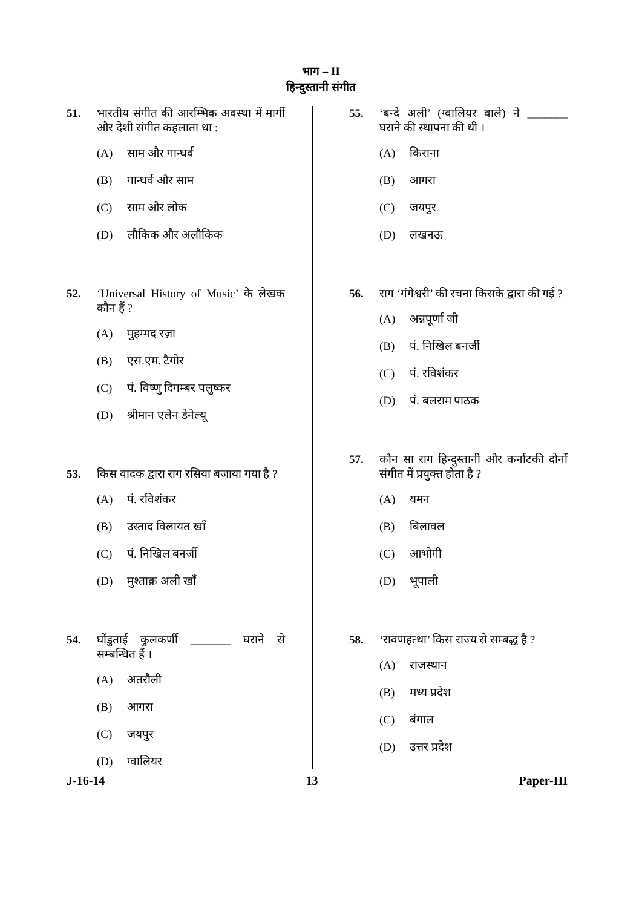भाग – II
हिन्दुस्तानी संगीत
51. भारतीय संगीत की आरम्भिक अवस्था में मार्गी और देशी संगीत कहलाता था :
(A) साम और गान्धर्व
(B) गान्धर्व और साम
(C) साम और लोक
(D) लौकिक और अलौकिक
52. ‘Universal History of Music’ के लेखक कौन हैं ?
(A) मुहम्मद रज़ा
(B) एस.एम. टैगोर
(C) पं. विष्णु दिगम्बर पलुष्कर
(D) श्रीमान एलेन डेनेल्यू
53. किस वादक द्वारा राग रसिया बजाया गया है ?
(A) पं. रविशंकर
(B) उस्ताद विलायत खाँ
(C) पं. निखिल बनर्जी
(D) मुश्ताक़ अली खाँ
54. घोंडुताई कुलकर्णी _______ घराने से सम्बन्धित हैं ।
(A) अतरौली
(B) आगरा
(C) जयपुर
(D) ग्वालियर
55. ‘बन्दे अली’ (ग्वालियर वाले) ने _______ घराने की स्थापना की थी ।
(A) किराना
(B) आगरा
(C) जयपुर
(D) लखनऊ
56. राग ‘गंगेश्वरी’ की रचना किसके द्वारा की गई ?
(A) अन्नपूर्णा जी
(B) पं. निखिल बनर्जी
(C) पं. रविशंकर
(D) पं. बलराम पाठक
57. कौन सा राग हिन्दुस्तानी और कर्नाटकी दोनों संगीत में प्रयुक्त होता है ?
(A) यमन
(B) बिलावल
(C) आभोगी
(D) भूपाली
58. ‘रावणहत्था’ किस राज्य से सम्बद्ध है ?
(A) राजस्थान
(B) मध्य प्रदेश
(C) बंगाल
(D) उत्तर प्रदेश
J-16-14 13 Paper-III